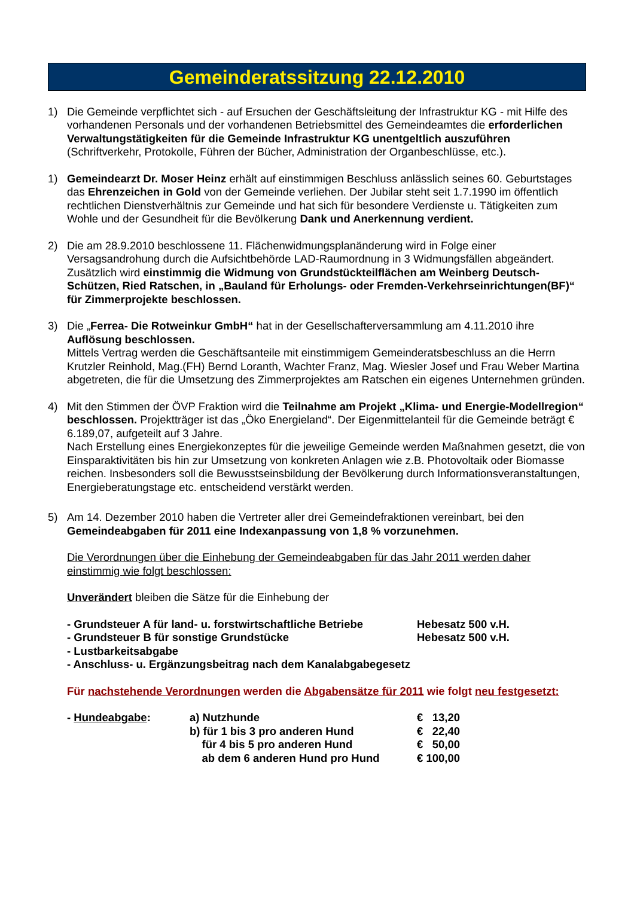Gemeinderatssitzung 22.12.2010
1) Die Gemeinde verpflichtet sich - auf Ersuchen der Geschäftsleitung der Infrastruktur KG - mit Hilfe des vorhandenen Personals und der vorhandenen Betriebsmittel des Gemeindeamtes die erforderlichen Verwaltungstätigkeiten für die Gemeinde Infrastruktur KG unentgeltlich auszuführen (Schriftverkehr, Protokolle, Führen der Bücher, Administration der Organbeschlüsse, etc.).
1) Gemeindearzt Dr. Moser Heinz erhält auf einstimmigen Beschluss anlässlich seines 60. Geburtstages das Ehrenzeichen in Gold von der Gemeinde verliehen. Der Jubilar steht seit 1.7.1990 im öffentlich rechtlichen Dienstverhältnis zur Gemeinde und hat sich für besondere Verdienste u. Tätigkeiten zum Wohle und der Gesundheit für die Bevölkerung Dank und Anerkennung verdient.
2) Die am 28.9.2010 beschlossene 11. Flächenwidmungsplanänderung wird in Folge einer Versagsandrohung durch die Aufsichtbehörde LAD-Raumordnung in 3 Widmungsfällen abgeändert. Zusätzlich wird einstimmig die Widmung von Grundstückteilflächen am Weinberg Deutsch-Schützen, Ried Ratschen, in „Bauland für Erholungs- oder Fremden-Verkehrseinrichtungen(BF)“ für Zimmerprojekte beschlossen.
3) Die „Ferrea- Die Rotweinkur GmbH“ hat in der Gesellschafterversammlung am 4.11.2010 ihre Auflösung beschlossen.
Mittels Vertrag werden die Geschäftsanteile mit einstimmigem Gemeinderatsbeschluss an die Herrn Krutzler Reinhold, Mag.(FH) Bernd Loranth, Wachter Franz, Mag. Wiesler Josef und Frau Weber Martina abgetreten, die für die Umsetzung des Zimmerprojektes am Ratschen ein eigenes Unternehmen gründen.
4) Mit den Stimmen der ÖVP Fraktion wird die Teilnahme am Projekt „Klima- und Energie-Modellregion“ beschlossen. Projektträger ist das „Öko Energieland“. Der Eigenmittelanteil für die Gemeinde beträgt € 6.189,07, aufgeteilt auf 3 Jahre.
Nach Erstellung eines Energiekonzeptes für die jeweilige Gemeinde werden Maßnahmen gesetzt, die von Einsparaktivitäten bis hin zur Umsetzung von konkreten Anlagen wie z.B. Photovoltaik oder Biomasse reichen. Insbesonders soll die Bewusstseinsbildung der Bevölkerung durch Informationsveranstaltungen, Energieberatungstage etc. entscheidend verstärkt werden.
5) Am 14. Dezember 2010 haben die Vertreter aller drei Gemeindefraktionen vereinbart, bei den Gemeindeabgaben für 2011 eine Indexanpassung von 1,8 % vorzunehmen.
Die Verordnungen über die Einhebung der Gemeindeabgaben für das Jahr 2011 werden daher einstimmig wie folgt beschlossen:
Unverändert bleiben die Sätze für die Einhebung der
| - Grundsteuer A für land- u. forstwirtschaftliche Betriebe | Hebesatz 500 v.H. |
| - Grundsteuer B für sonstige Grundstücke | Hebesatz 500 v.H. |
| - Lustbarkeitsabgabe | |
| - Anschluss- u. Ergänzungsbeitrag nach dem Kanalabgabegesetz | |
Für nachstehende Verordnungen werden die Abgabensätze für 2011 wie folgt neu festgesetzt:
| - Hundeabgabe : | a) Nutzhunde | € 13,20 |
| | b) für 1 bis 3 pro anderen Hund | € 22,40 |
| | für 4 bis 5 pro anderen Hund | € 50,00 |
| | ab dem 6 anderen Hund pro Hund | € 100,00 |